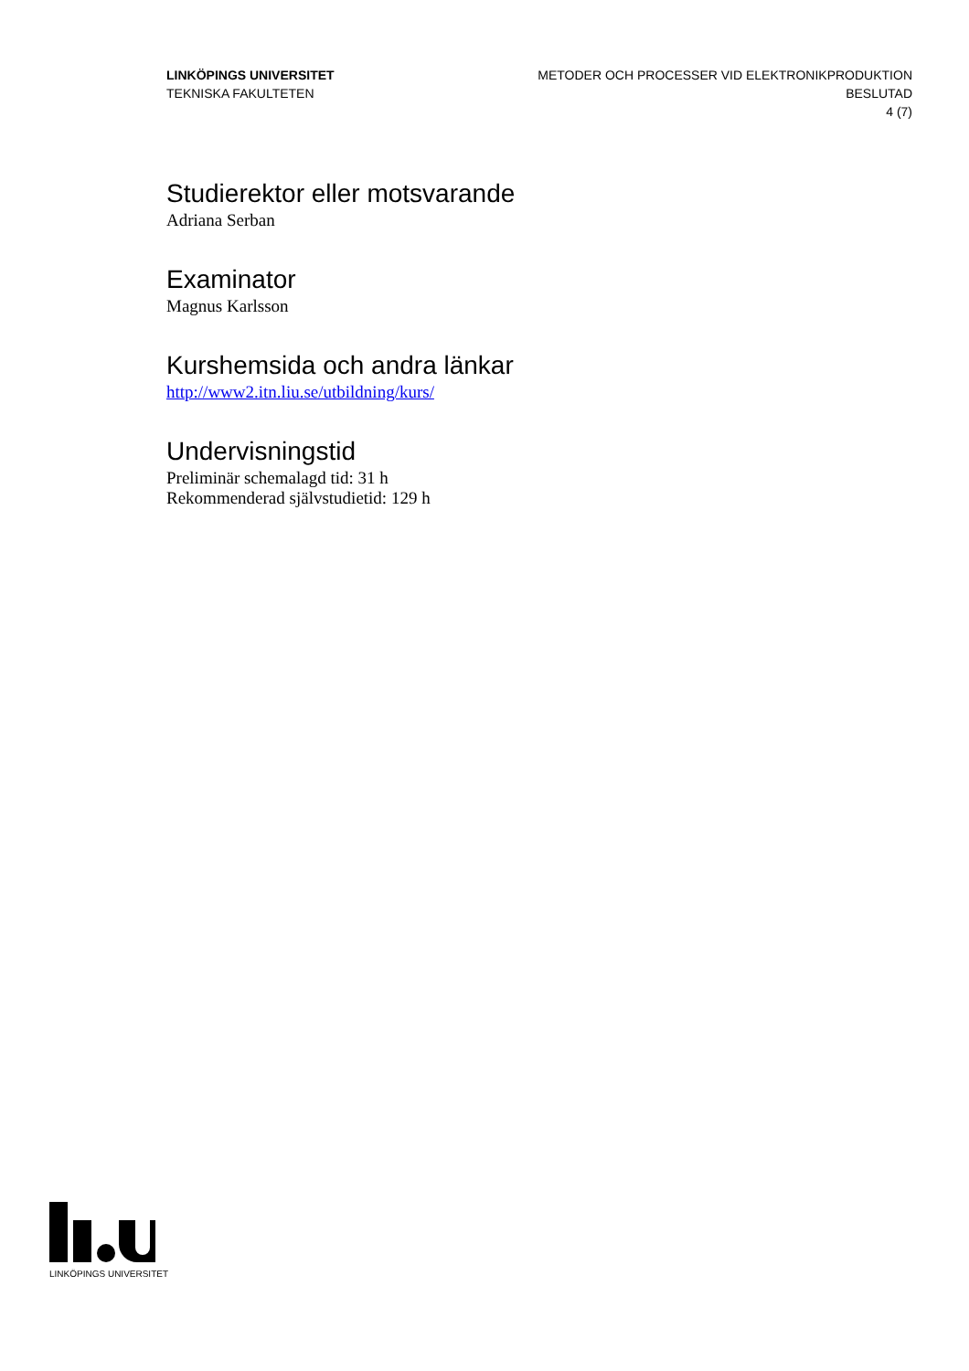LINKÖPINGS UNIVERSITET
TEKNISKA FAKULTETEN
METODER OCH PROCESSER VID ELEKTRONIKPRODUKTION
BESLUTAD
4 (7)
Studierektor eller motsvarande
Adriana Serban
Examinator
Magnus Karlsson
Kurshemsida och andra länkar
http://www2.itn.liu.se/utbildning/kurs/
Undervisningstid
Preliminär schemalagd tid: 31 h
Rekommenderad självstudietid: 129 h
LINKÖPINGS UNIVERSITET